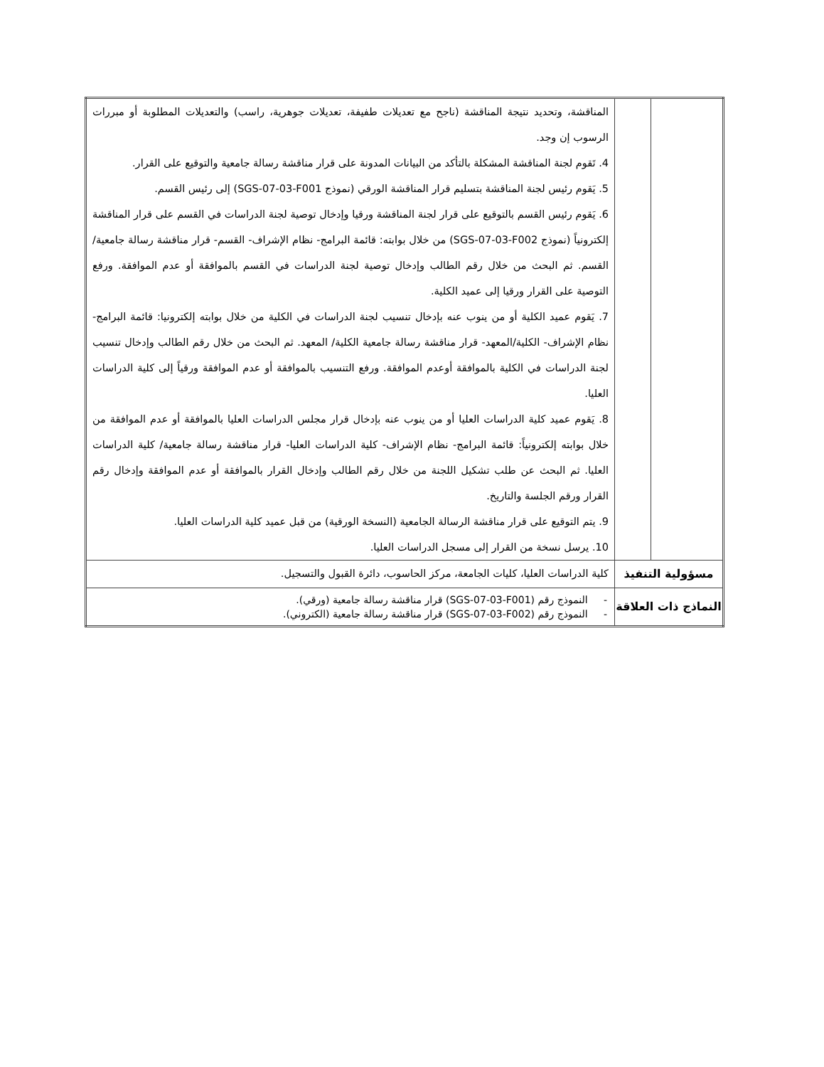| | | المناقشة، وتحديد نتيجة المناقشة (ناجح مع تعديلات طفيفة، تعديلات جوهرية، راسب) والتعديلات المطلوبة أو مبررات الرسوب إن وجد. 4. تَقوم لجنة المناقشة المشكلة بالتأكد من البيانات المدونة على قرار مناقشة رسالة جامعية والتوقيع على القرار. 5. يَقوم رئيس لجنة المناقشة بتسليم قرار المناقشة الورقي (نموذج SGS-07-03-F001) إلى رئيس القسم. 6. يَقوم رئيس القسم بالتوقيع على قرار لجنة المناقشة ورقيا وإدخال توصية لجنة الدراسات في القسم على قرار المناقشة إلكترونياً (نموذج SGS-07-03-F002) من خلال بوابته: قائمة البرامج- نظام الإشراف- القسم- قرار مناقشة رسالة جامعية/ القسم. ثم البحث من خلال رقم الطالب وإدخال توصية لجنة الدراسات في القسم بالموافقة أو عدم الموافقة. ورفع التوصية على القرار ورقيا إلى عميد الكلية. 7. يَقوم عميد الكلية أو من ينوب عنه بإدخال تنسيب لجنة الدراسات في الكلية من خلال بوابته إلكترونيا: قائمة البرامج- نظام الإشراف- الكلية/المعهد- قرار مناقشة رسالة جامعية الكلية/ المعهد. ثم البحث من خلال رقم الطالب وإدخال تنسيب لجنة الدراسات في الكلية بالموافقة أوعدم الموافقة. ورفع التنسيب بالموافقة أو عدم الموافقة ورقياً إلى كلية الدراسات العليا. 8. يَقوم عميد كلية الدراسات العليا أو من ينوب عنه بإدخال قرار مجلس الدراسات العليا بالموافقة أو عدم الموافقة من خلال بوابته إلكترونياً: قائمة البرامج- نظام الإشراف- كلية الدراسات العليا- قرار مناقشة رسالة جامعية/ كلية الدراسات العليا. ثم البحث عن طلب تشكيل اللجنة من خلال رقم الطالب وإدخال القرار بالموافقة أو عدم الموافقة وإدخال رقم القرار ورقم الجلسة والتاريخ. 9. يتم التوقيع على قرار مناقشة الرسالة الجامعية (النسخة الورقية) من قبل عميد كلية الدراسات العليا. 10. يرسل نسخة من القرار إلى مسجل الدراسات العليا. |
| مسؤولية التنفيذ | | كلية الدراسات العليا، كليات الجامعة، مركز الحاسوب، دائرة القبول والتسجيل. |
| النماذج ذات العلاقة | | - النموذج رقم (SGS-07-03-F001) قرار مناقشة رسالة جامعية (ورقي). - النموذج رقم (SGS-07-03-F002) قرار مناقشة رسالة جامعية (الكتروني). |